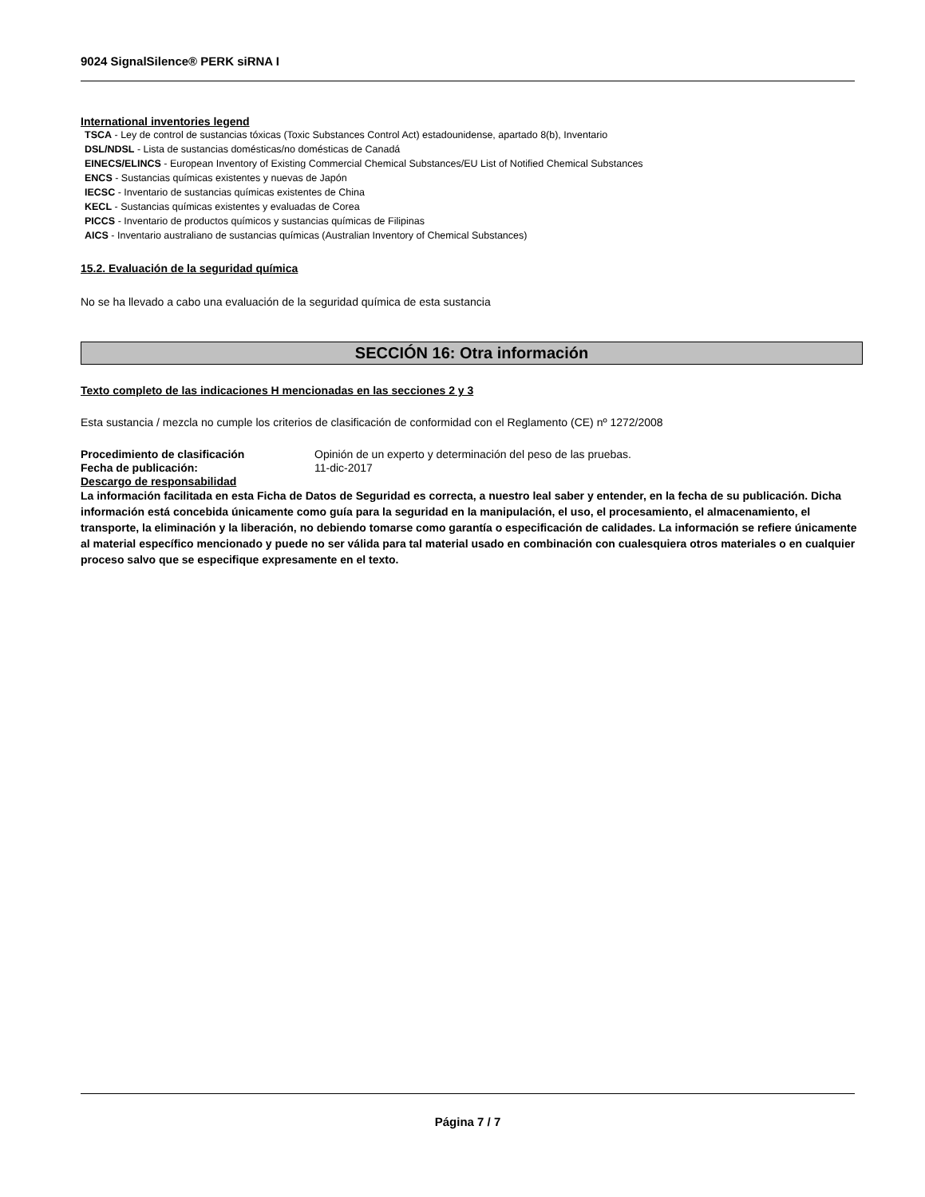9024 SignalSilence® PERK siRNA I
International inventories legend
TSCA - Ley de control de sustancias tóxicas (Toxic Substances Control Act) estadounidense, apartado 8(b), Inventario
DSL/NDSL - Lista de sustancias domésticas/no domésticas de Canadá
EINECS/ELINCS - European Inventory of Existing Commercial Chemical Substances/EU List of Notified Chemical Substances
ENCS - Sustancias químicas existentes y nuevas de Japón
IECSC - Inventario de sustancias químicas existentes de China
KECL - Sustancias químicas existentes y evaluadas de Corea
PICCS - Inventario de productos químicos y sustancias químicas de Filipinas
AICS - Inventario australiano de sustancias químicas (Australian Inventory of Chemical Substances)
15.2. Evaluación de la seguridad química
No se ha llevado a cabo una evaluación de la seguridad química de esta sustancia
SECCIÓN 16: Otra información
Texto completo de las indicaciones H mencionadas en las secciones 2 y 3
Esta sustancia / mezcla no cumple los criterios de clasificación de conformidad con el Reglamento (CE) nº 1272/2008
Procedimiento de clasificación Opinión de un experto y determinación del peso de las pruebas.
Fecha de publicación: 11-dic-2017
Descargo de responsabilidad
La información facilitada en esta Ficha de Datos de Seguridad es correcta, a nuestro leal saber y entender, en la fecha de su publicación. Dicha información está concebida únicamente como guía para la seguridad en la manipulación, el uso, el procesamiento, el almacenamiento, el transporte, la eliminación y la liberación, no debiendo tomarse como garantía o especificación de calidades. La información se refiere únicamente al material específico mencionado y puede no ser válida para tal material usado en combinación con cualesquiera otros materiales o en cualquier proceso salvo que se especifique expresamente en el texto.
Página 7 / 7